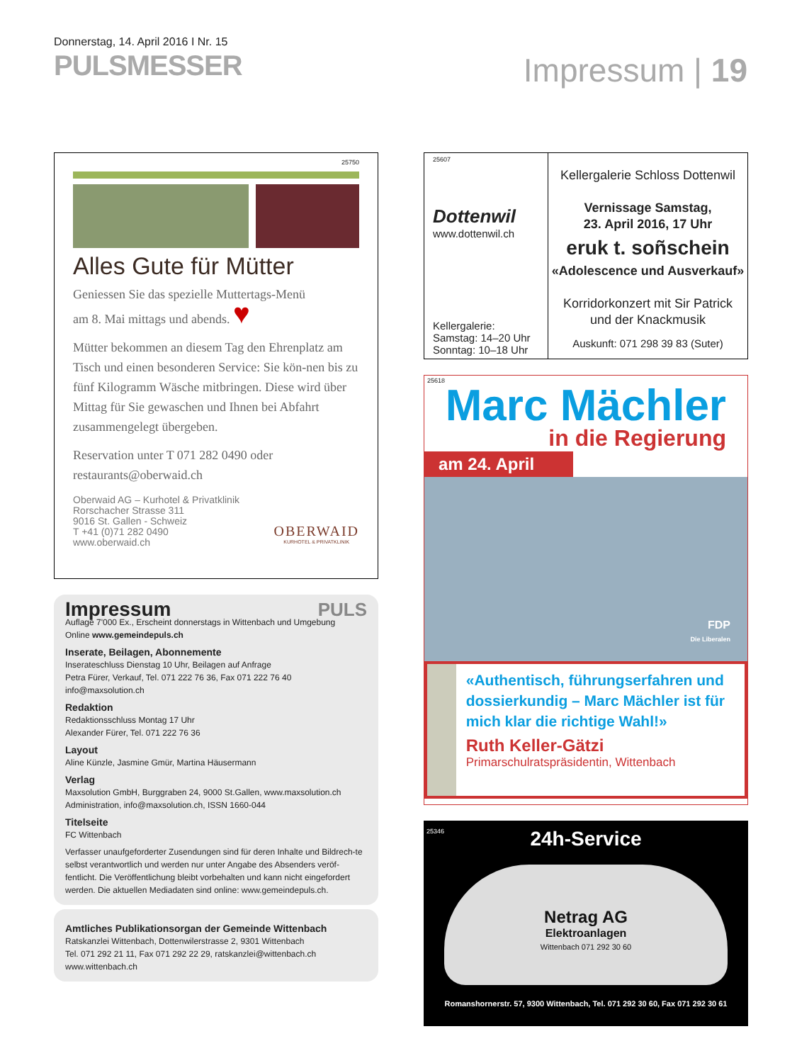Donnerstag, 14. April 2016 I Nr. 15
PULSMESSER
Impressum | 19
25750
Alles Gute für Mütter
Geniessen Sie das spezielle Muttertags-Menü
am 8. Mai mittags und abends. ♥
Mütter bekommen an diesem Tag den Ehrenplatz am Tisch und einen besonderen Service: Sie kön-nen bis zu fünf Kilogramm Wäsche mitbringen. Diese wird über Mittag für Sie gewaschen und Ihnen bei Abfahrt zusammengelegt übergeben.
Reservation unter T 071 282 0490 oder
restaurants@oberwaid.ch
Oberwaid AG – Kurhotel & Privatklinik
Rorschacher Strasse 311
9016 St. Gallen - Schweiz
T +41 (0)71 282 0490
www.oberwaid.ch
OBERWAID
KURHOTEL & PRIVATKLINIK
Impressum PULS
Auflage 7'000 Ex., Erscheint donnerstags in Wittenbach und Umgebung
Online www.gemeindepuls.ch
Inserate, Beilagen, Abonnemente
Inserateschluss Dienstag 10 Uhr, Beilagen auf Anfrage
Petra Fürer, Verkauf, Tel. 071 222 76 36, Fax 071 222 76 40
info@maxsolution.ch
Redaktion
Redaktionsschluss Montag 17 Uhr
Alexander Fürer, Tel. 071 222 76 36
Layout
Aline Künzle, Jasmine Gmür, Martina Häusermann
Verlag
Maxsolution GmbH, Burggraben 24, 9000 St.Gallen, www.maxsolution.ch
Administration, info@maxsolution.ch, ISSN 1660-044
Titelseite
FC Wittenbach
Verfasser unaufgeforderter Zusendungen sind für deren Inhalte und Bildrech-te selbst verantwortlich und werden nur unter Angabe des Absenders veröf-fentlicht. Die Veröffentlichung bleibt vorbehalten und kann nicht eingefordert werden. Die aktuellen Mediadaten sind online: www.gemeindepuls.ch.
Amtliches Publikationsorgan der Gemeinde Wittenbach
Ratskanzlei Wittenbach, Dottenwilerstrasse 2, 9301 Wittenbach
Tel. 071 292 21 11, Fax 071 292 22 29, ratskanzlei@wittenbach.ch
www.wittenbach.ch
25607
Dottenwil
www.dottenwil.ch
Kellergalerie:
Samstag: 14–20 Uhr
Sonntag: 10–18 Uhr
Kellergalerie Schloss Dottenwil
Vernissage Samstag,
23. April 2016, 17 Uhr
eruk t. soñschein
«Adolescence und Ausverkauf»
Korridorkonzert mit Sir Patrick
und der Knackmusik
Auskunft: 071 298 39 83 (Suter)
25618
Marc Mächler
in die Regierung
am 24. April
FDP
Die Liberalen
«Authentisch, führungserfahren und dossierkundig – Marc Mächler ist für mich klar die richtige Wahl!»
Ruth Keller-Gätzi
Primarschulratspräsidentin, Wittenbach
25346
24h-Service
Netrag AG
Elektroanlagen
Wittenbach 071 292 30 60
Romanshornerstr. 57, 9300 Wittenbach, Tel. 071 292 30 60, Fax 071 292 30 61